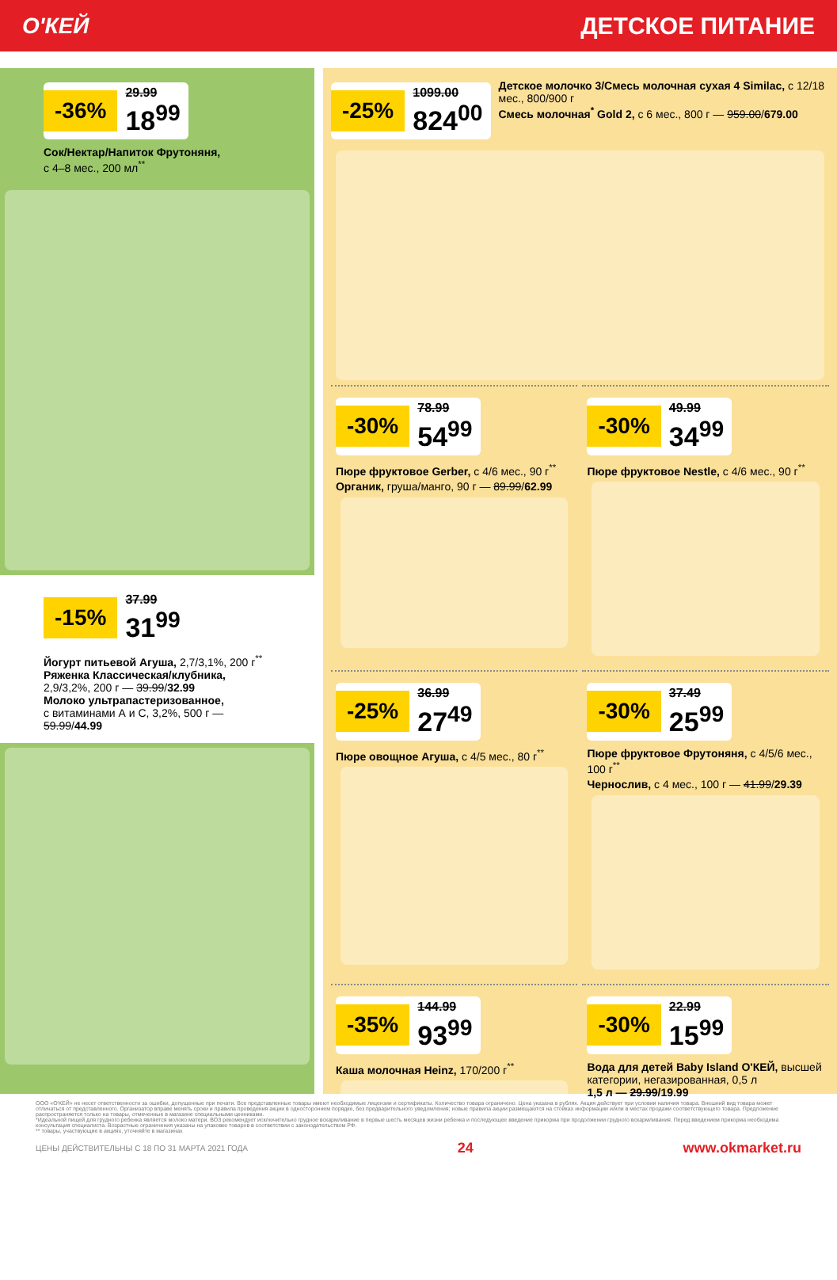О'КЕЙ ДЕТСКОЕ ПИТАНИЕ
-36% 29.99
18<sup>99</sup>
Сок/Нектар/Напиток Фрутоняня,
с 4–8 мес., 200 мл<sup>**</sup>
-15% 37.99
31<sup>99</sup>
Йогурт питьевой Агуша, 2,7/3,1%, 200 г<sup>**</sup>
Ряженка Классическая/клубника,
2,9/3,2%, 200 г — 39.99/32.99
Молоко ультрапастеризованное,
с витаминами А и С, 3,2%, 500 г —
59.99/44.99
-25% 1099.00
824<sup>00</sup>
Детское молочко 3/Смесь молочная сухая 4 Similac, с 12/18 мес., 800/900 г
Смесь молочная<sup>*</sup> Gold 2, с 6 мес., 800 г — 959.00/679.00
-30% 78.99
54<sup>99</sup>
Пюре фруктовое Gerber, с 4/6 мес., 90 г<sup>**</sup>
Органик, груша/манго, 90 г — 89.99/62.99
-30% 49.99
34<sup>99</sup>
Пюре фруктовое Nestle, с 4/6 мес., 90 г<sup>**</sup>
-25% 36.99
27<sup>49</sup>
Пюре овощное Агуша, с 4/5 мес., 80 г<sup>**</sup>
-30% 37.49
25<sup>99</sup>
Пюре фруктовое Фрутоняня, с 4/5/6 мес., 100 г<sup>**</sup>
Чернослив, с 4 мес., 100 г — 41.99/29.39
-35% 144.99
93<sup>99</sup>
Каша молочная Heinz, 170/200 г<sup>**</sup>
-30% 22.99
15<sup>99</sup>
Вода для детей Baby Island О'КЕЙ, высшей категории, негазированная, 0,5 л
1,5 л — 29.99/19.99
ООО «О'КЕЙ» не несет ответственности за ошибки, допущенные при печати. Все представленные товары имеют необходимые лицензии и сертификаты. Количество товара ограничено. Цена указана в рублях. Акция действует при условии наличия товара. Внешний вид товара может отличаться от представленного. Организатор вправе менять сроки и правила проведения акции в одностороннем порядке, без предварительного уведомления; новые правила акции размещаются на стойках информации и/или в местах продажи соответствующего товара. Предложение распространяется только на товары, отмеченные в магазине специальными ценниками.
*Идеальной пищей для грудного ребенка является молоко матери. ВОЗ рекомендует исключительно грудное вскармливание в первые шесть месяцев жизни ребенка и последующее введение прикорма при продолжении грудного вскармливания. Перед введением прикорма необходима консультация специалиста. Возрастные ограничения указаны на упаковке товаров в соответствии с законодательством РФ.
** товары, участвующие в акциях, уточняйте в магазинах
ЦЕНЫ ДЕЙСТВИТЕЛЬНЫ С 18 ПО 31 МАРТА 2021 ГОДА 24 www.okmarket.ru